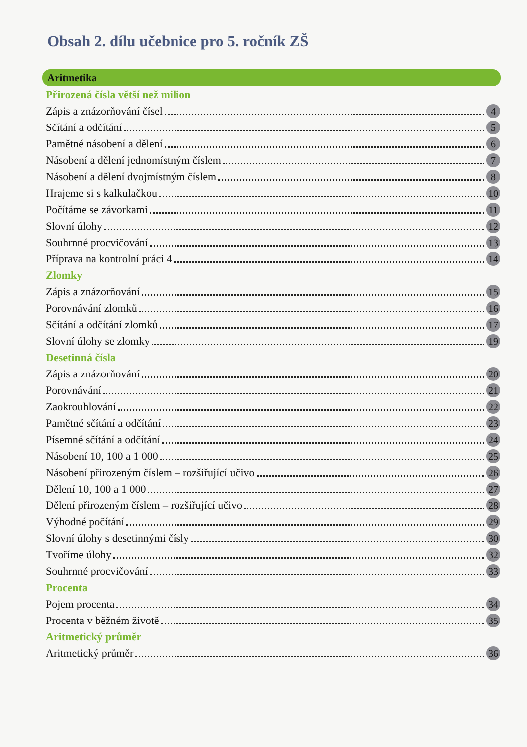Obsah 2. dílu učebnice pro 5. ročník ZŠ
Aritmetika
Přirozená čísla větší než milion
Zápis a znázorňování čísel 4
Sčítání a odčítání 5
Pamětné násobení a dělení 6
Násobení a dělení jednomístným číslem 7
Násobení a dělení dvojmístným číslem 8
Hrajeme si s kalkulačkou 10
Počítáme se závorkami 11
Slovní úlohy 12
Souhrnné procvičování 13
Příprava na kontrolní práci 4 14
Zlomky
Zápis a znázorňování 15
Porovnávání zlomků 16
Sčítání a odčítání zlomků 17
Slovní úlohy se zlomky 19
Desetinná čísla
Zápis a znázorňování 20
Porovnávání 21
Zaokrouhlování 22
Pamětné sčítání a odčítání 23
Písemné sčítání a odčítání 24
Násobení 10, 100 a 1 000 25
Násobení přirozeným číslem – rozšiřující učivo 26
Dělení 10, 100 a 1 000 27
Dělení přirozeným číslem – rozšiřující učivo 28
Výhodné počítání 29
Slovní úlohy s desetinnými čísly 30
Tvoříme úlohy 32
Souhrnné procvičování 33
Procenta
Pojem procenta 34
Procenta v běžném životě 35
Aritmetický průměr
Aritmetický průměr 36